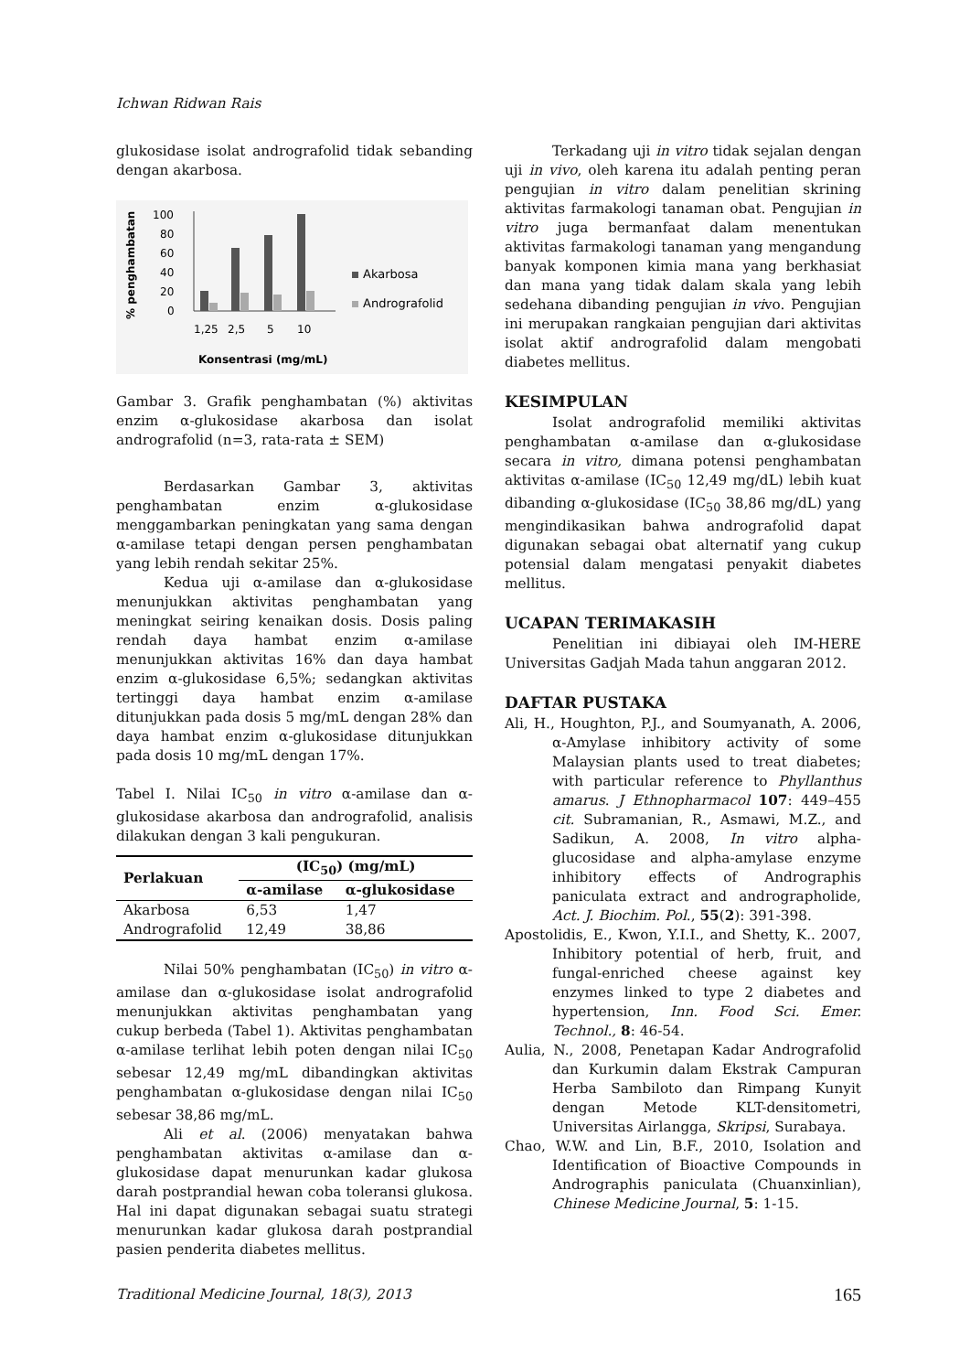Ichwan Ridwan Rais
glukosidase isolat andrografolid tidak sebanding dengan akarbosa.
% penghambatan
100
80
60
40
20
0
Akarbosa
Andrografolid
1,25
2,5
5
10
Konsentrasi (mg/mL)
Gambar 3. Grafik penghambatan (%) aktivitas enzim α-glukosidase akarbosa dan isolat andrografolid (n=3, rata-rata ± SEM)
Berdasarkan Gambar 3, aktivitas penghambatan enzim α-glukosidase menggambarkan peningkatan yang sama dengan α-amilase tetapi dengan persen penghambatan yang lebih rendah sekitar 25%.
Kedua uji α-amilase dan α-glukosidase menunjukkan aktivitas penghambatan yang meningkat seiring kenaikan dosis. Dosis paling rendah daya hambat enzim α-amilase menunjukkan aktivitas 16% dan daya hambat enzim α-glukosidase 6,5%; sedangkan aktivitas tertinggi daya hambat enzim α-amilase ditunjukkan pada dosis 5 mg/mL dengan 28% dan daya hambat enzim α-glukosidase ditunjukkan pada dosis 10 mg/mL dengan 17%.
Tabel I. Nilai IC<sub>50</sub> in vitro α-amilase dan α-glukosidase akarbosa dan andrografolid, analisis dilakukan dengan 3 kali pengukuran.
| Perlakuan | (IC<sub>50</sub>) (mg/mL) | |
| --- | --- | --- |
| | α-amilase | α-glukosidase |
| Akarbosa | 6,53 | 1,47 |
| Andrografolid | 12,49 | 38,86 |
Nilai 50% penghambatan (IC<sub>50</sub>) in vitro α-amilase dan α-glukosidase isolat andrografolid menunjukkan aktivitas penghambatan yang cukup berbeda (Tabel 1). Aktivitas penghambatan α-amilase terlihat lebih poten dengan nilai IC<sub>50</sub> sebesar 12,49 mg/mL dibandingkan aktivitas penghambatan α-glukosidase dengan nilai IC<sub>50</sub> sebesar 38,86 mg/mL.
Ali et al. (2006) menyatakan bahwa penghambatan aktivitas α-amilase dan α-glukosidase dapat menurunkan kadar glukosa darah postprandial hewan coba toleransi glukosa. Hal ini dapat digunakan sebagai suatu strategi menurunkan kadar glukosa darah postprandial pasien penderita diabetes mellitus.
Terkadang uji in vitro tidak sejalan dengan uji in vivo, oleh karena itu adalah penting peran pengujian in vitro dalam penelitian skrining aktivitas farmakologi tanaman obat. Pengujian in vitro juga bermanfaat dalam menentukan aktivitas farmakologi tanaman yang mengandung banyak komponen kimia mana yang berkhasiat dan mana yang tidak dalam skala yang lebih sedehana dibanding pengujian in vivo. Pengujian ini merupakan rangkaian pengujian dari aktivitas isolat aktif andrografolid dalam mengobati diabetes mellitus.
KESIMPULAN
Isolat andrografolid memiliki aktivitas penghambatan α-amilase dan α-glukosidase secara in vitro, dimana potensi penghambatan aktivitas α-amilase (IC<sub>50</sub> 12,49 mg/dL) lebih kuat dibanding α-glukosidase (IC<sub>50</sub> 38,86 mg/dL) yang mengindikasikan bahwa andrografolid dapat digunakan sebagai obat alternatif yang cukup potensial dalam mengatasi penyakit diabetes mellitus.
UCAPAN TERIMAKASIH
Penelitian ini dibiayai oleh IM-HERE Universitas Gadjah Mada tahun anggaran 2012.
DAFTAR PUSTAKA
Ali, H., Houghton, P.J., and Soumyanath, A. 2006, α-Amylase inhibitory activity of some Malaysian plants used to treat diabetes; with particular reference to Phyllanthus amarus. J Ethnopharmacol 107: 449–455 cit. Subramanian, R., Asmawi, M.Z., and Sadikun, A. 2008, In vitro alpha-glucosidase and alpha-amylase enzyme inhibitory effects of Andrographis paniculata extract and andrographolide, Act. J. Biochim. Pol., 55(2): 391-398.
Apostolidis, E., Kwon, Y.I.I., and Shetty, K.. 2007, Inhibitory potential of herb, fruit, and fungal-enriched cheese against key enzymes linked to type 2 diabetes and hypertension, Inn. Food Sci. Emer. Technol., 8: 46-54.
Aulia, N., 2008, Penetapan Kadar Andrografolid dan Kurkumin dalam Ekstrak Campuran Herba Sambiloto dan Rimpang Kunyit dengan Metode KLT-densitometri, Universitas Airlangga, Skripsi, Surabaya.
Chao, W.W. and Lin, B.F., 2010, Isolation and Identification of Bioactive Compounds in Andrographis paniculata (Chuanxinlian), Chinese Medicine Journal, 5: 1-15.
Traditional Medicine Journal, 18(3), 2013 165